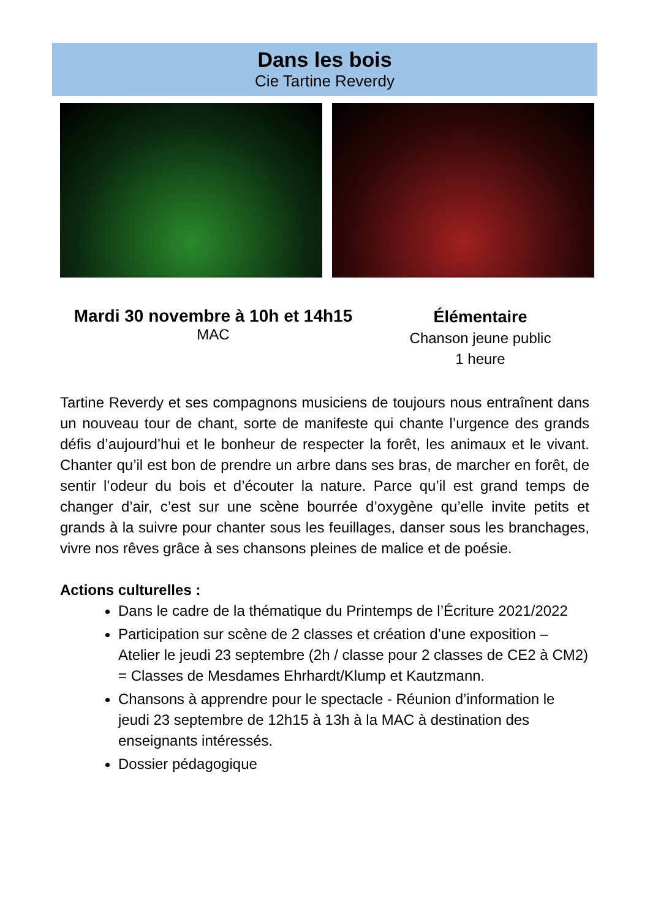Dans les bois
Cie Tartine Reverdy
Mardi 30 novembre à 10h et 14h15
MAC
Élémentaire
Chanson jeune public
1 heure
Tartine Reverdy et ses compagnons musiciens de toujours nous entraînent dans un nouveau tour de chant, sorte de manifeste qui chante l’urgence des grands défis d’aujourd’hui et le bonheur de respecter la forêt, les animaux et le vivant. Chanter qu’il est bon de prendre un arbre dans ses bras, de marcher en forêt, de sentir l’odeur du bois et d’écouter la nature. Parce qu’il est grand temps de changer d’air, c’est sur une scène bourrée d’oxygène qu’elle invite petits et grands à la suivre pour chanter sous les feuillages, danser sous les branchages, vivre nos rêves grâce à ses chansons pleines de malice et de poésie.
Actions culturelles :
Dans le cadre de la thématique du Printemps de l’Écriture 2021/2022
Participation sur scène de 2 classes et création d’une exposition – Atelier le jeudi 23 septembre (2h / classe pour 2 classes de CE2 à CM2) = Classes de Mesdames Ehrhardt/Klump et Kautzmann.
Chansons à apprendre pour le spectacle - Réunion d’information le jeudi 23 septembre de 12h15 à 13h à la MAC à destination des enseignants intéressés.
Dossier pédagogique